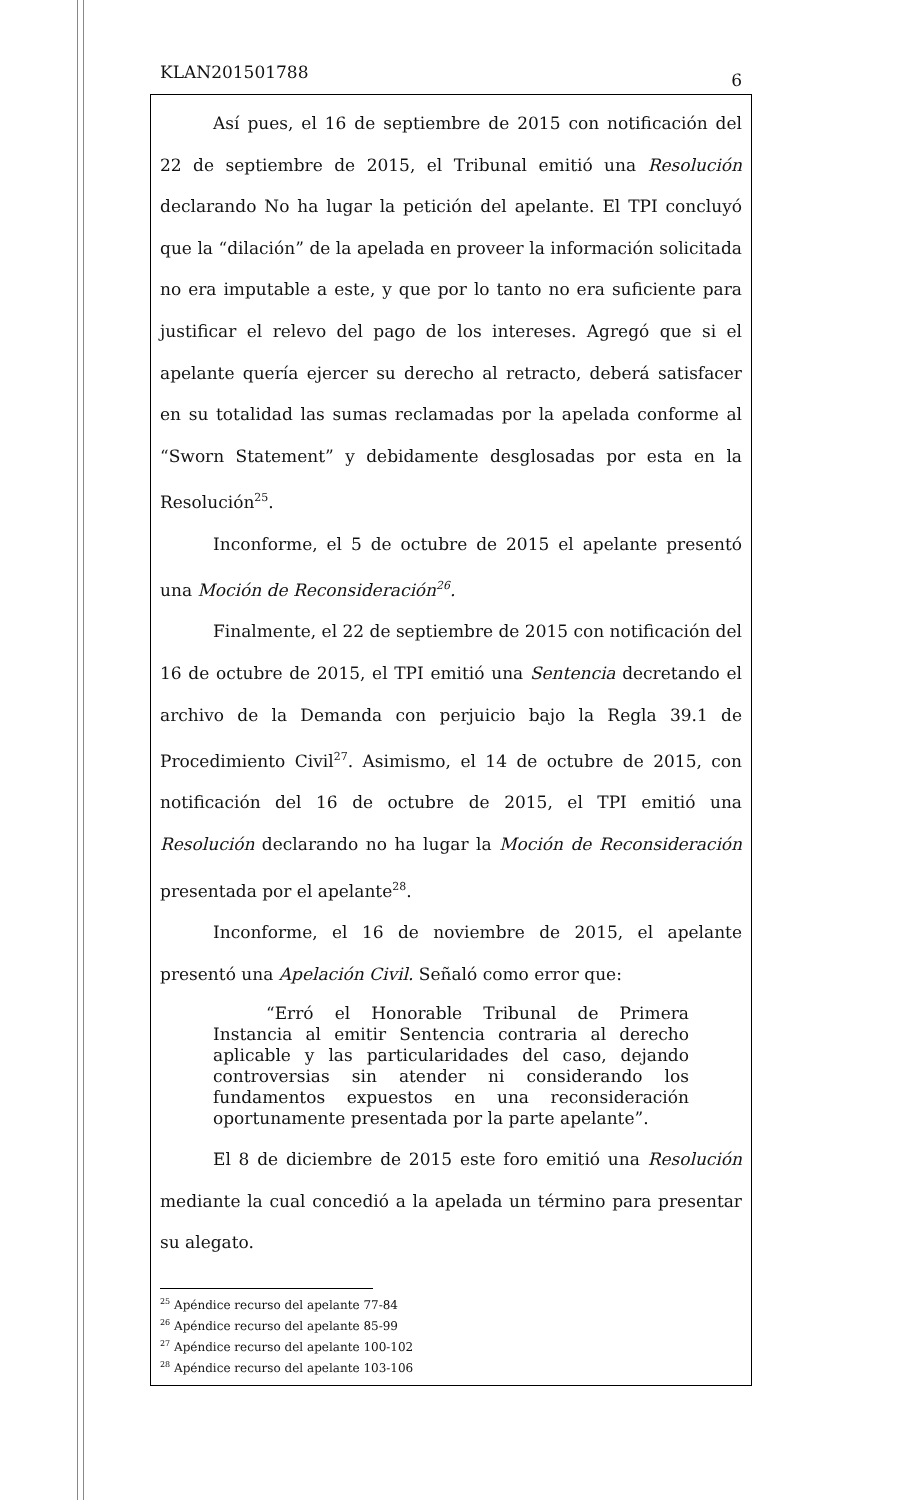KLAN201501788 6
Así pues, el 16 de septiembre de 2015 con notificación del 22 de septiembre de 2015, el Tribunal emitió una Resolución declarando No ha lugar la petición del apelante. El TPI concluyó que la “dilación” de la apelada en proveer la información solicitada no era imputable a este, y que por lo tanto no era suficiente para justificar el relevo del pago de los intereses. Agregó que si el apelante quería ejercer su derecho al retracto, deberá satisfacer en su totalidad las sumas reclamadas por la apelada conforme al “Sworn Statement” y debidamente desglosadas por esta en la Resolución<sup>25</sup>.
Inconforme, el 5 de octubre de 2015 el apelante presentó una Moción de Reconsideración<sup>26</sup>.
Finalmente, el 22 de septiembre de 2015 con notificación del 16 de octubre de 2015, el TPI emitió una Sentencia decretando el archivo de la Demanda con perjuicio bajo la Regla 39.1 de Procedimiento Civil<sup>27</sup>. Asimismo, el 14 de octubre de 2015, con notificación del 16 de octubre de 2015, el TPI emitió una Resolución declarando no ha lugar la Moción de Reconsideración presentada por el apelante<sup>28</sup>.
Inconforme, el 16 de noviembre de 2015, el apelante presentó una Apelación Civil. Señaló como error que:
“Erró el Honorable Tribunal de Primera Instancia al emitir Sentencia contraria al derecho aplicable y las particularidades del caso, dejando controversias sin atender ni considerando los fundamentos expuestos en una reconsideración oportunamente presentada por la parte apelante”.
El 8 de diciembre de 2015 este foro emitió una Resolución mediante la cual concedió a la apelada un término para presentar su alegato.
<sup>25</sup> Apéndice recurso del apelante 77-84
<sup>26</sup> Apéndice recurso del apelante 85-99
<sup>27</sup> Apéndice recurso del apelante 100-102
<sup>28</sup> Apéndice recurso del apelante 103-106